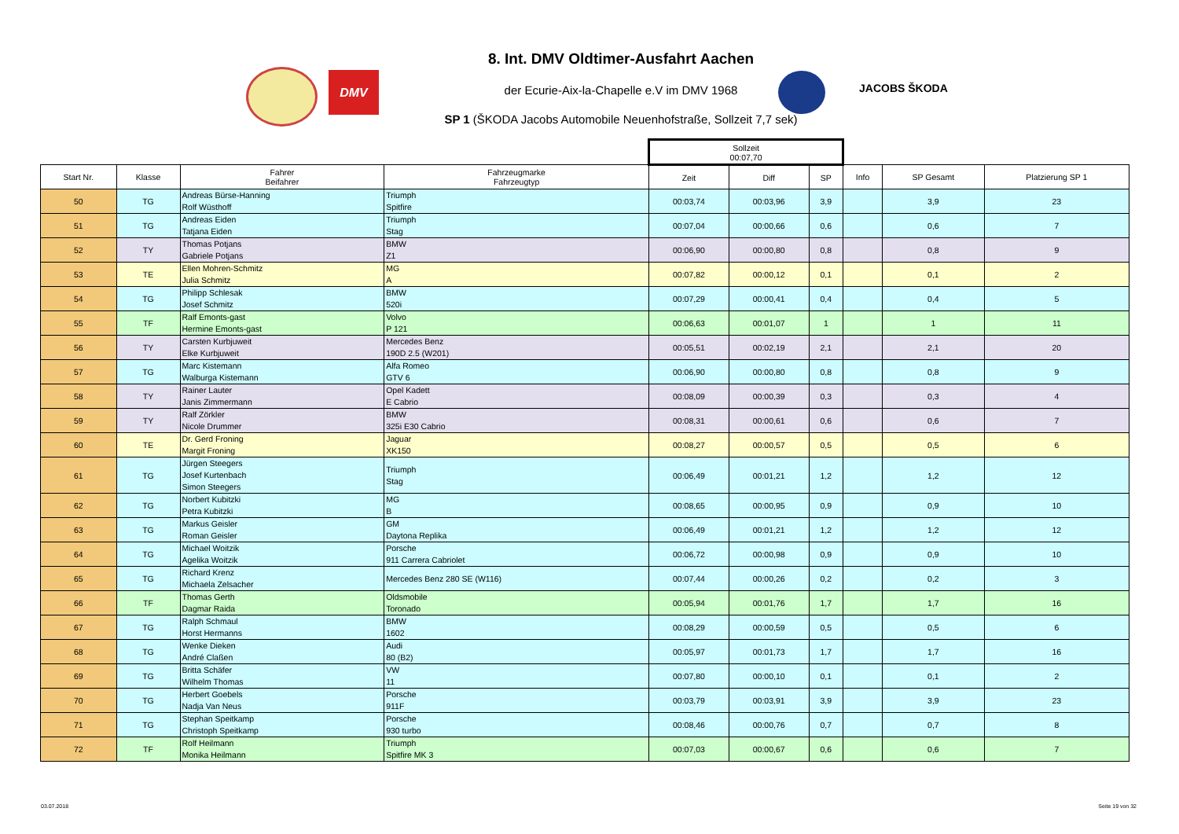DMV
JACOBS ŠKODA
8. Int. DMV Oldtimer-Ausfahrt Aachen
der Ecurie-Aix-la-Chapelle e.V im DMV 1968
SP 1 (ŠKODA Jacobs Automobile Neuenhofstraße, Sollzeit 7,7 sek)
| | | | | Sollzeit 00:07,70 | | | | | |
| --- | --- | --- | --- | --- | --- | --- | --- | --- | --- |
| Start Nr. | Klasse | Fahrer Beifahrer | Fahrzeugmarke Fahrzeugtyp | Zeit | Diff | SP | Info | SP Gesamt | Platzierung SP 1 |
| 50 | TG | Andreas Bürse-Hanning Rolf Wüsthoff | Triumph Spitfire | 00:03,74 | 00:03,96 | 3,9 | | 3,9 | 23 |
| 51 | TG | Andreas Eiden Tatjana Eiden | Triumph Stag | 00:07,04 | 00:00,66 | 0,6 | | 0,6 | 7 |
| 52 | TY | Thomas Potjans Gabriele Potjans | BMW Z1 | 00:06,90 | 00:00,80 | 0,8 | | 0,8 | 9 |
| 53 | TE | Ellen Mohren-Schmitz Julia Schmitz | MG A | 00:07,82 | 00:00,12 | 0,1 | | 0,1 | 2 |
| 54 | TG | Philipp Schlesak Josef Schmitz | BMW 520i | 00:07,29 | 00:00,41 | 0,4 | | 0,4 | 5 |
| 55 | TF | Ralf Emonts-gast Hermine Emonts-gast | Volvo P 121 | 00:06,63 | 00:01,07 | 1 | | 1 | 11 |
| 56 | TY | Carsten Kurbjuweit Elke Kurbjuweit | Mercedes Benz 190D 2.5 (W201) | 00:05,51 | 00:02,19 | 2,1 | | 2,1 | 20 |
| 57 | TG | Marc Kistemann Walburga Kistemann | Alfa Romeo GTV 6 | 00:06,90 | 00:00,80 | 0,8 | | 0,8 | 9 |
| 58 | TY | Rainer Lauter Janis Zimmermann | Opel Kadett E Cabrio | 00:08,09 | 00:00,39 | 0,3 | | 0,3 | 4 |
| 59 | TY | Ralf Zörkler Nicole Drummer | BMW 325i E30 Cabrio | 00:08,31 | 00:00,61 | 0,6 | | 0,6 | 7 |
| 60 | TE | Dr. Gerd Froning Margit Froning | Jaguar XK150 | 00:08,27 | 00:00,57 | 0,5 | | 0,5 | 6 |
| 61 | TG | Jürgen Steegers Josef Kurtenbach Simon Steegers | Triumph Stag | 00:06,49 | 00:01,21 | 1,2 | | 1,2 | 12 |
| 62 | TG | Norbert Kubitzki Petra Kubitzki | MG B | 00:08,65 | 00:00,95 | 0,9 | | 0,9 | 10 |
| 63 | TG | Markus Geisler Roman Geisler | GM Daytona Replika | 00:06,49 | 00:01,21 | 1,2 | | 1,2 | 12 |
| 64 | TG | Michael Woitzik Agelika Woitzik | Porsche 911 Carrera Cabriolet | 00:06,72 | 00:00,98 | 0,9 | | 0,9 | 10 |
| 65 | TG | Richard Krenz Michaela Zelsacher | Mercedes Benz 280 SE (W116) | 00:07,44 | 00:00,26 | 0,2 | | 0,2 | 3 |
| 66 | TF | Thomas Gerth Dagmar Raida | Oldsmobile Toronado | 00:05,94 | 00:01,76 | 1,7 | | 1,7 | 16 |
| 67 | TG | Ralph Schmaul Horst Hermanns | BMW 1602 | 00:08,29 | 00:00,59 | 0,5 | | 0,5 | 6 |
| 68 | TG | Wenke Dieken André Claßen | Audi 80 (B2) | 00:05,97 | 00:01,73 | 1,7 | | 1,7 | 16 |
| 69 | TG | Britta Schäfer Wilhelm Thomas | VW 11 | 00:07,80 | 00:00,10 | 0,1 | | 0,1 | 2 |
| 70 | TG | Herbert Goebels Nadja Van Neus | Porsche 911F | 00:03,79 | 00:03,91 | 3,9 | | 3,9 | 23 |
| 71 | TG | Stephan Speitkamp Christoph Speitkamp | Porsche 930 turbo | 00:08,46 | 00:00,76 | 0,7 | | 0,7 | 8 |
| 72 | TF | Rolf Heilmann Monika Heilmann | Triumph Spitfire MK 3 | 00:07,03 | 00:00,67 | 0,6 | | 0,6 | 7 |
03.07.2018 Seite 19 von 32